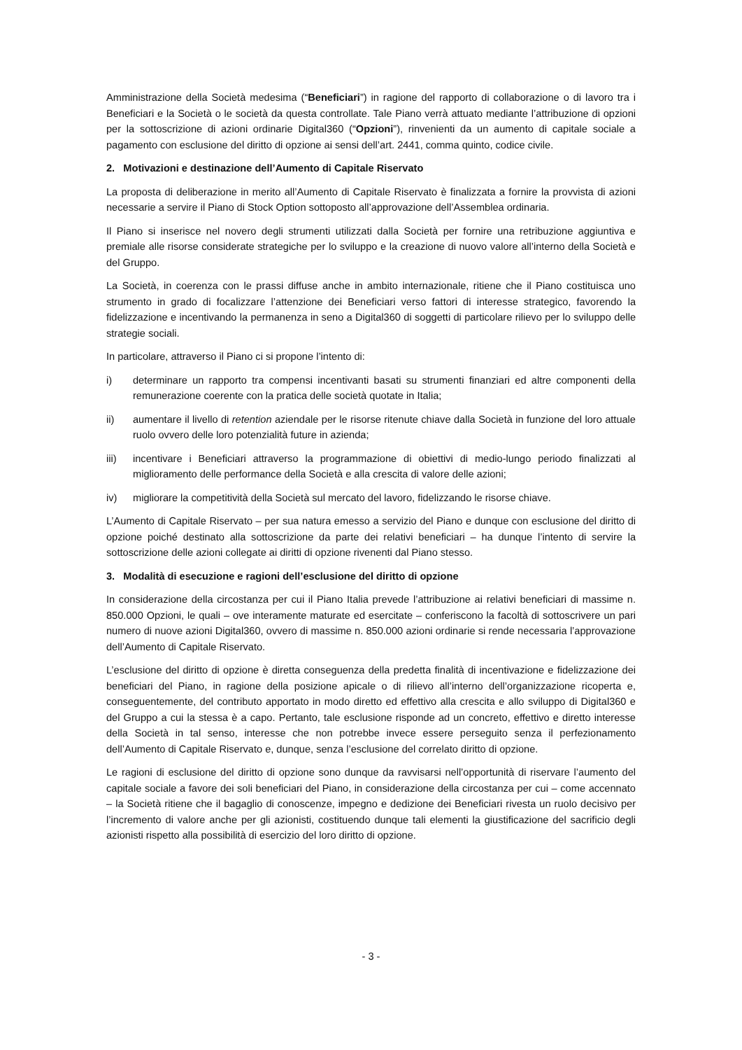Amministrazione della Società medesima (“Beneficiari”) in ragione del rapporto di collaborazione o di lavoro tra i Beneficiari e la Società o le società da questa controllate. Tale Piano verrà attuato mediante l’attribuzione di opzioni per la sottoscrizione di azioni ordinarie Digital360 (“Opzioni”), rinvenienti da un aumento di capitale sociale a pagamento con esclusione del diritto di opzione ai sensi dell’art. 2441, comma quinto, codice civile.
2. Motivazioni e destinazione dell’Aumento di Capitale Riservato
La proposta di deliberazione in merito all’Aumento di Capitale Riservato è finalizzata a fornire la provvista di azioni necessarie a servire il Piano di Stock Option sottoposto all’approvazione dell’Assemblea ordinaria.
Il Piano si inserisce nel novero degli strumenti utilizzati dalla Società per fornire una retribuzione aggiuntiva e premiale alle risorse considerate strategiche per lo sviluppo e la creazione di nuovo valore all’interno della Società e del Gruppo.
La Società, in coerenza con le prassi diffuse anche in ambito internazionale, ritiene che il Piano costituisca uno strumento in grado di focalizzare l’attenzione dei Beneficiari verso fattori di interesse strategico, favorendo la fidelizzazione e incentivando la permanenza in seno a Digital360 di soggetti di particolare rilievo per lo sviluppo delle strategie sociali.
In particolare, attraverso il Piano ci si propone l’intento di:
i) determinare un rapporto tra compensi incentivanti basati su strumenti finanziari ed altre componenti della remunerazione coerente con la pratica delle società quotate in Italia;
ii) aumentare il livello di retention aziendale per le risorse ritenute chiave dalla Società in funzione del loro attuale ruolo ovvero delle loro potenzialità future in azienda;
iii) incentivare i Beneficiari attraverso la programmazione di obiettivi di medio-lungo periodo finalizzati al miglioramento delle performance della Società e alla crescita di valore delle azioni;
iv) migliorare la competitività della Società sul mercato del lavoro, fidelizzando le risorse chiave.
L’Aumento di Capitale Riservato – per sua natura emesso a servizio del Piano e dunque con esclusione del diritto di opzione poiché destinato alla sottoscrizione da parte dei relativi beneficiari – ha dunque l’intento di servire la sottoscrizione delle azioni collegate ai diritti di opzione rivenenti dal Piano stesso.
3. Modalità di esecuzione e ragioni dell’esclusione del diritto di opzione
In considerazione della circostanza per cui il Piano Italia prevede l’attribuzione ai relativi beneficiari di massime n. 850.000 Opzioni, le quali – ove interamente maturate ed esercitate – conferiscono la facoltà di sottoscrivere un pari numero di nuove azioni Digital360, ovvero di massime n. 850.000 azioni ordinarie si rende necessaria l’approvazione dell’Aumento di Capitale Riservato.
L’esclusione del diritto di opzione è diretta conseguenza della predetta finalità di incentivazione e fidelizzazione dei beneficiari del Piano, in ragione della posizione apicale o di rilievo all’interno dell’organizzazione ricoperta e, conseguentemente, del contributo apportato in modo diretto ed effettivo alla crescita e allo sviluppo di Digital360 e del Gruppo a cui la stessa è a capo. Pertanto, tale esclusione risponde ad un concreto, effettivo e diretto interesse della Società in tal senso, interesse che non potrebbe invece essere perseguito senza il perfezionamento dell’Aumento di Capitale Riservato e, dunque, senza l’esclusione del correlato diritto di opzione.
Le ragioni di esclusione del diritto di opzione sono dunque da ravvisarsi nell’opportunità di riservare l’aumento del capitale sociale a favore dei soli beneficiari del Piano, in considerazione della circostanza per cui – come accennato – la Società ritiene che il bagaglio di conoscenze, impegno e dedizione dei Beneficiari rivesta un ruolo decisivo per l’incremento di valore anche per gli azionisti, costituendo dunque tali elementi la giustificazione del sacrificio degli azionisti rispetto alla possibilità di esercizio del loro diritto di opzione.
- 3 -